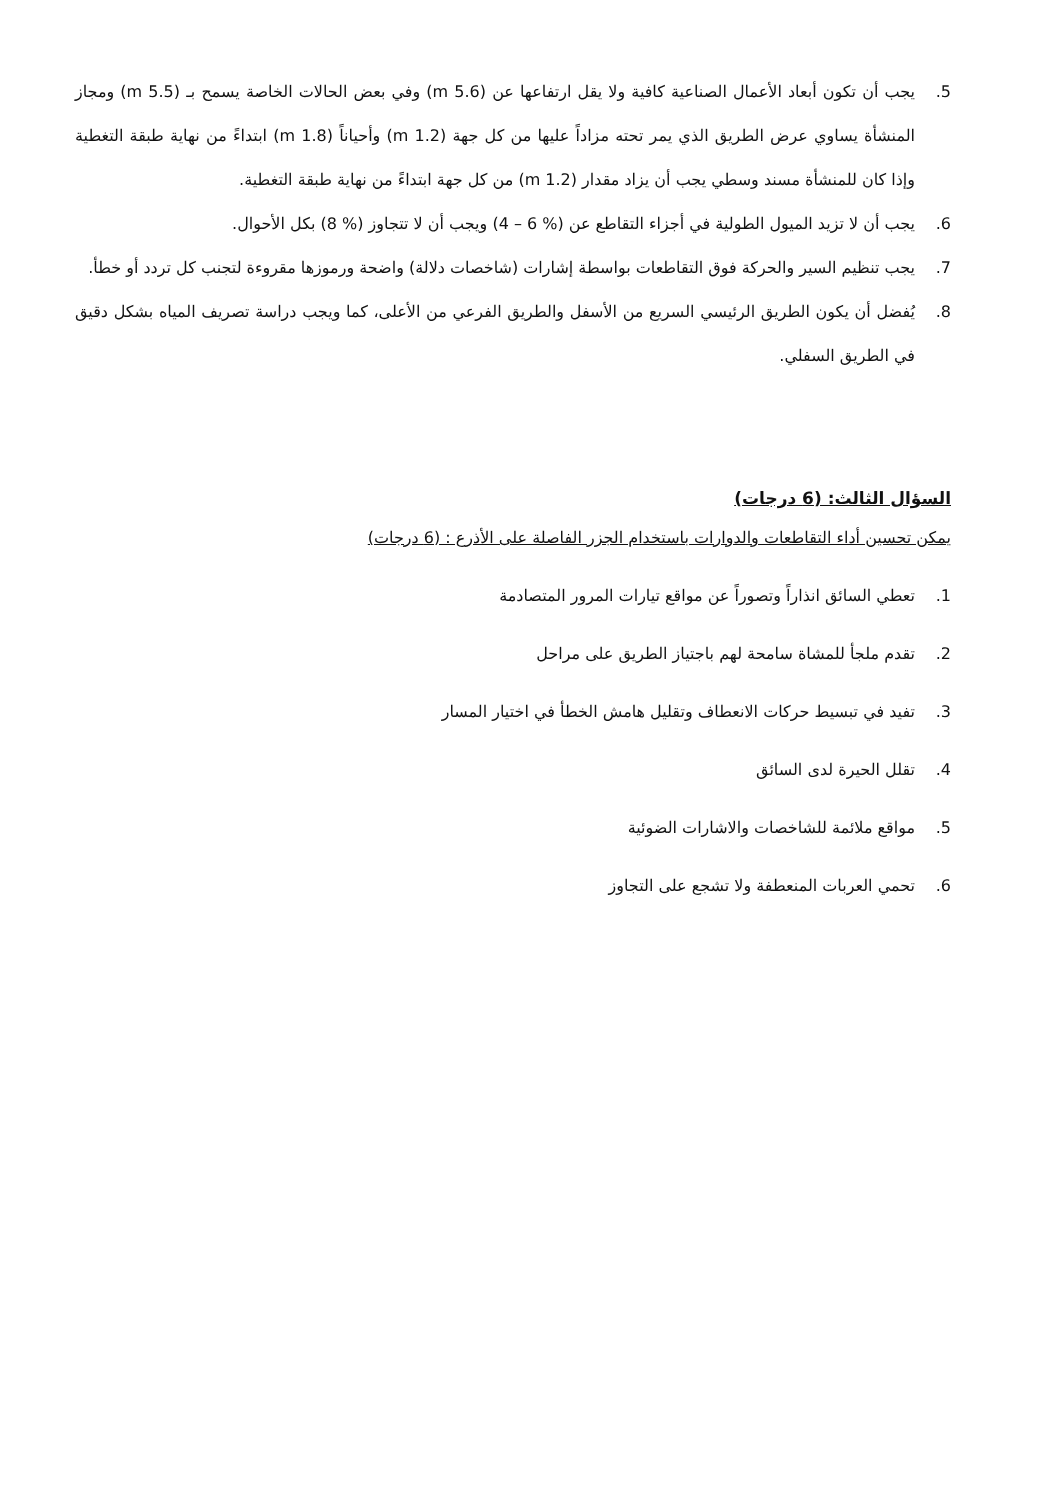5. يجب أن تكون أبعاد الأعمال الصناعية كافية ولا يقل ارتفاعها عن (5.6 m) وفي بعض الحالات الخاصة يسمح بـ (5.5 m) ومجاز المنشأة يساوي عرض الطريق الذي يمر تحته مزاداً عليها من كل جهة (1.2 m) وأحياناً (1.8 m) ابتداءً من نهاية طبقة التغطية وإذا كان للمنشأة مسند وسطي يجب أن يزاد مقدار (1.2 m) من كل جهة ابتداءً من نهاية طبقة التغطية.
6. يجب أن لا تزيد الميول الطولية في أجزاء التقاطع عن (% 6 – 4) ويجب أن لا تتجاوز (% 8) بكل الأحوال.
7. يجب تنظيم السير والحركة فوق التقاطعات بواسطة إشارات (شاخصات دلالة) واضحة ورموزها مقروءة لتجنب كل تردد أو خطأ.
8. يُفضل أن يكون الطريق الرئيسي السريع من الأسفل والطريق الفرعي من الأعلى، كما ويجب دراسة تصريف المياه بشكل دقيق في الطريق السفلي.
السؤال الثالث: (6 درجات)
يمكن تحسين أداء التقاطعات والدوارات باستخدام الجزر الفاصلة على الأذرع : (6 درجات)
1. تعطي السائق انذاراً وتصوراً عن مواقع تيارات المرور المتصادمة
2. تقدم ملجأ للمشاة سامحة لهم باجتياز الطريق على مراحل
3. تفيد في تبسيط حركات الانعطاف وتقليل هامش الخطأ في اختيار المسار
4. تقلل الحيرة لدى السائق
5. مواقع ملائمة للشاخصات والاشارات الضوئية
6. تحمي العربات المنعطفة ولا تشجع على التجاوز